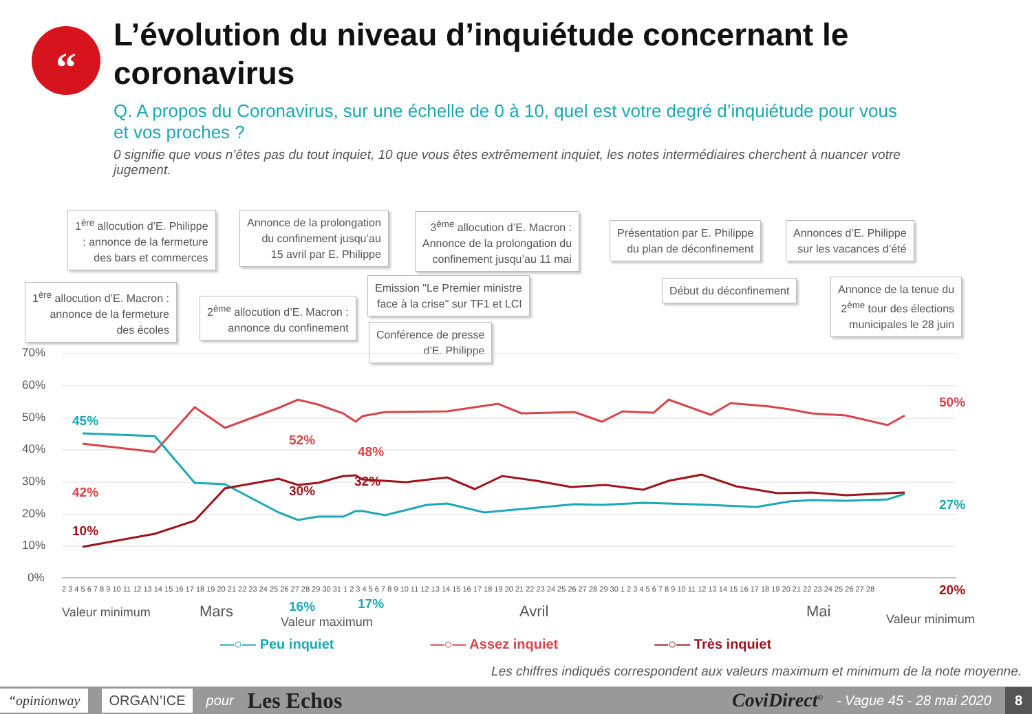“
L’évolution du niveau d’inquiétude concernant le coronavirus
Q. A propos du Coronavirus, sur une échelle de 0 à 10, quel est votre degré d’inquiétude pour vous et vos proches ?
0 signifie que vous n’êtes pas du tout inquiet, 10 que vous êtes extrêmement inquiet, les notes intermédiaires cherchent à nuancer votre jugement.
1<sup>ère</sup> allocution d’E. Philippe
: annonce de la fermeture
des bars et commerces
Annonce de la prolongation
du confinement jusqu’au
15 avril par E. Philippe
3<sup>ème</sup> allocution d’E. Macron :
Annonce de la prolongation du
confinement jusqu’au 11 mai
Présentation par E. Philippe
du plan de déconfinement
Annonces d’E. Philippe
sur les vacances d’été
1<sup>ère</sup> allocution d’E. Macron :
annonce de la fermeture
des écoles
2<sup>ème</sup> allocution d’E. Macron :
annonce du confinement
Emission "Le Premier ministre
face à la crise" sur TF1 et LCI
Début du déconfinement
Annonce de la tenue du
2<sup>ème</sup> tour des élections
municipales le 28 juin
Conférence de presse
d’E. Philippe
70%
60%
50%
40%
30%
20%
10%
0%
2 3 4 5 6 7 8 9 10 11 12 13 14 15 16 17 18 19 20 21 22 23 24 25 26 27 28 29 30 31 1 2 3 4 5 6 7 8 9 10 11 12 13 14 15 16 17 18 19 20 21 22 23 24 25 26 27 28 29 30 1 2 3 4 5 6 7 8 9 10 11 12 13 14 15 16 17 18 19 20 21 22 23 24 25 26 27 28
45%
42%
10%
52%
48%
30%
32%
16%
17%
50%
27%
20%
Valeur minimum Mars
Valeur maximum
Avril Mai Valeur minimum
—○— Peu inquiet —○— Assez inquiet —○— Très inquiet
Les chiffres indiqués correspondent aux valeurs maximum et minimum de la note moyenne.
“opinionway ORGAN’ICE pour Les Echos CoviDirect<sup>©</sup> - Vague 45 - 28 mai 2020 8